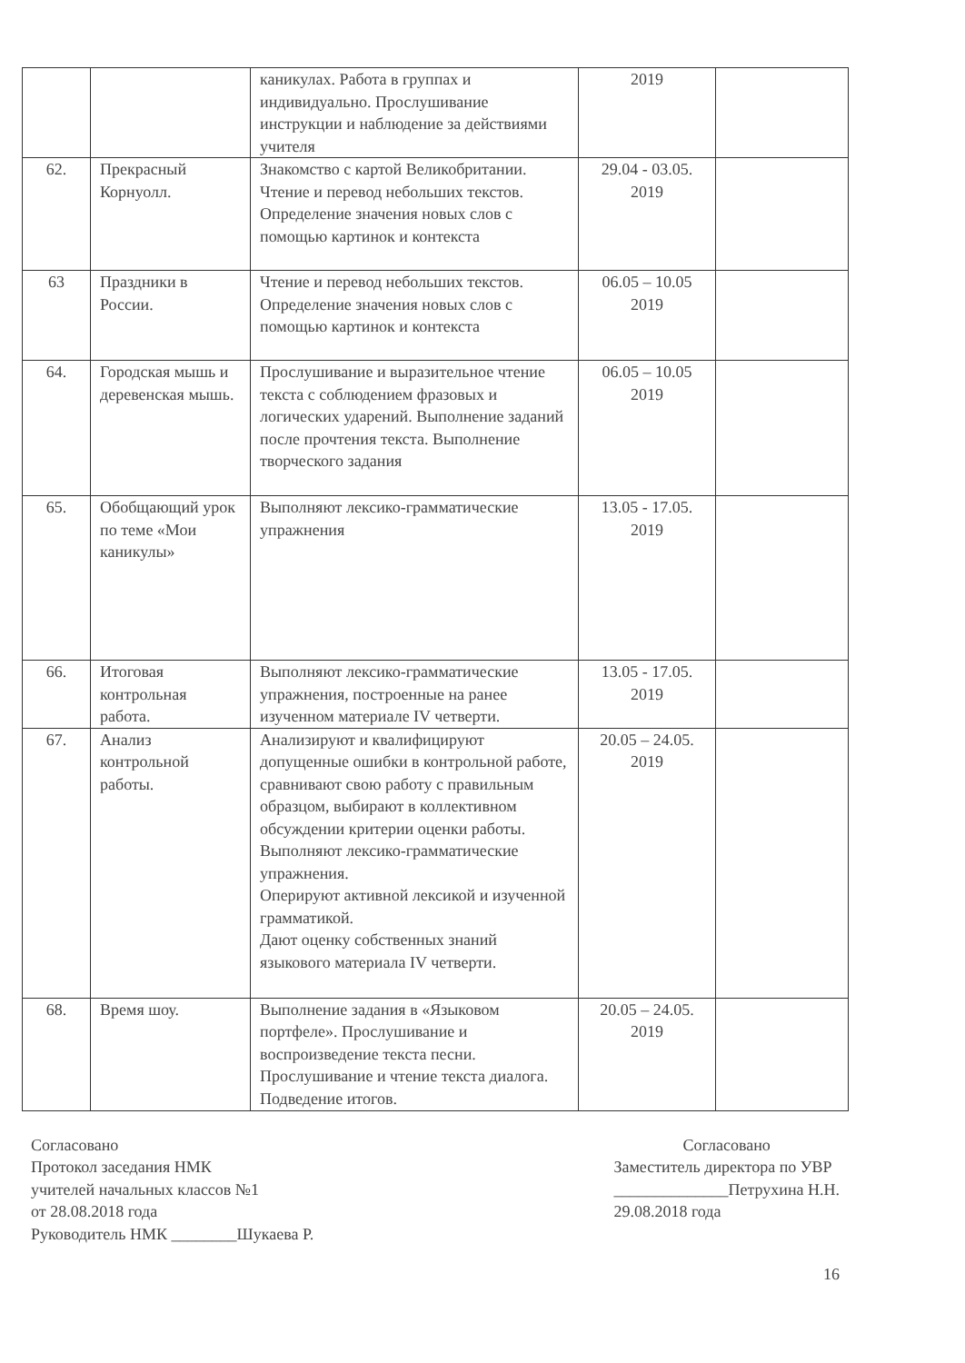| | | каникулах. Работа в группах и индивидуально. Прослушивание инструкции и наблюдение за действиями учителя | 2019 | |
| 62. | Прекрасный Корнуолл. | Знакомство с картой Великобритании. Чтение и перевод небольших текстов. Определение значения новых слов с помощью картинок и контекста | 29.04 - 03.05. 2019 | |
| 63 | Праздники в России. | Чтение и перевод небольших текстов. Определение значения новых слов с помощью картинок и контекста | 06.05 – 10.05 2019 | |
| 64. | Городская мышь и деревенская мышь. | Прослушивание и выразительное чтение текста с соблюдением фразовых и логических ударений. Выполнение заданий после прочтения текста. Выполнение творческого задания | 06.05 – 10.05 2019 | |
| 65. | Обобщающий урок по теме «Мои каникулы» | Выполняют лексико-грамматические упражнения | 13.05 - 17.05. 2019 | |
| 66. | Итоговая контрольная работа. | Выполняют лексико-грамматические упражнения, построенные на ранее изученном материале IV четверти. | 13.05 - 17.05. 2019 | |
| 67. | Анализ контрольной работы. | Анализируют и квалифицируют допущенные ошибки в контрольной работе, сравнивают свою работу с правильным образцом, выбирают в коллективном обсуждении критерии оценки работы. Выполняют лексико-грамматические упражнения. Оперируют активной лексикой и изученной грамматикой. Дают оценку собственных знаний языкового материала IV четверти. | 20.05 – 24.05. 2019 | |
| 68. | Время шоу. | Выполнение задания в «Языковом портфеле». Прослушивание и воспроизведение текста песни. Прослушивание и чтение текста диалога. Подведение итогов. | 20.05 – 24.05. 2019 | |
Согласовано
Протокол заседания НМК
учителей начальных классов №1
от 28.08.2018 года
Руководитель НМК ________Шукаева Р.
Согласовано
Заместитель директора по УВР
______________Петрухина Н.Н.
29.08.2018 года
16